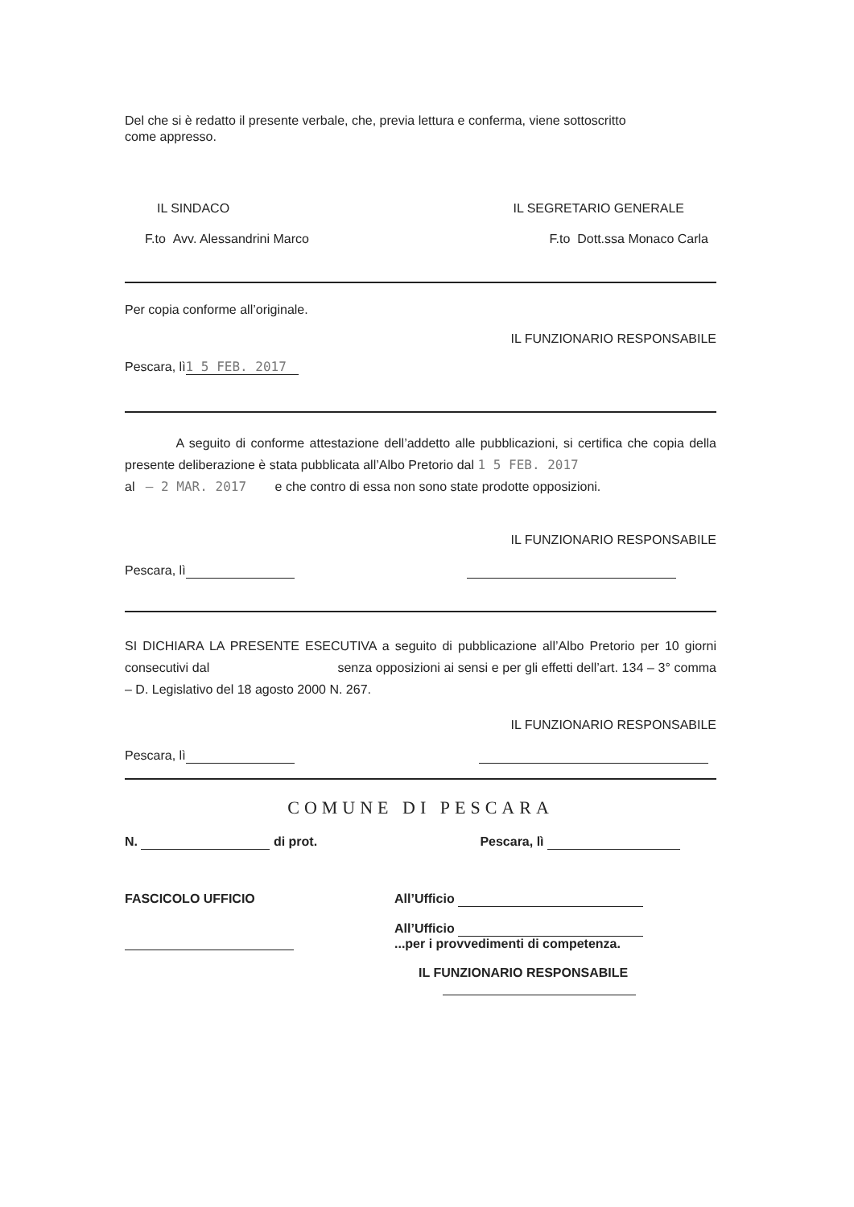Del che si è redatto il presente verbale, che, previa lettura e conferma, viene sottoscritto come appresso.
IL SINDACO IL SEGRETARIO GENERALE
F.to Avv. Alessandrini Marco F.to Dott.ssa Monaco Carla
Per copia conforme all’originale.
IL FUNZIONARIO RESPONSABILE
Pescara, lì 1 5 FEB. 2017
A seguito di conforme attestazione dell’addetto alle pubblicazioni, si certifica che copia della presente deliberazione è stata pubblicata all’Albo Pretorio dal 1 5 FEB. 2017
al – 2 MAR. 2017 e che contro di essa non sono state prodotte opposizioni.
IL FUNZIONARIO RESPONSABILE
Pescara, lì
SI DICHIARA LA PRESENTE ESECUTIVA a seguito di pubblicazione all’Albo Pretorio per 10 giorni consecutivi dal senza opposizioni ai sensi e per gli effetti dell’art. 134 – 3° comma – D. Legislativo del 18 agosto 2000 N. 267.
IL FUNZIONARIO RESPONSABILE
Pescara, lì
COMUNE DI PESCARA
N. di prot. Pescara, lì
FASCICOLO UFFICIO
All’Ufficio
All’Ufficio
...per i provvedimenti di competenza.
IL FUNZIONARIO RESPONSABILE